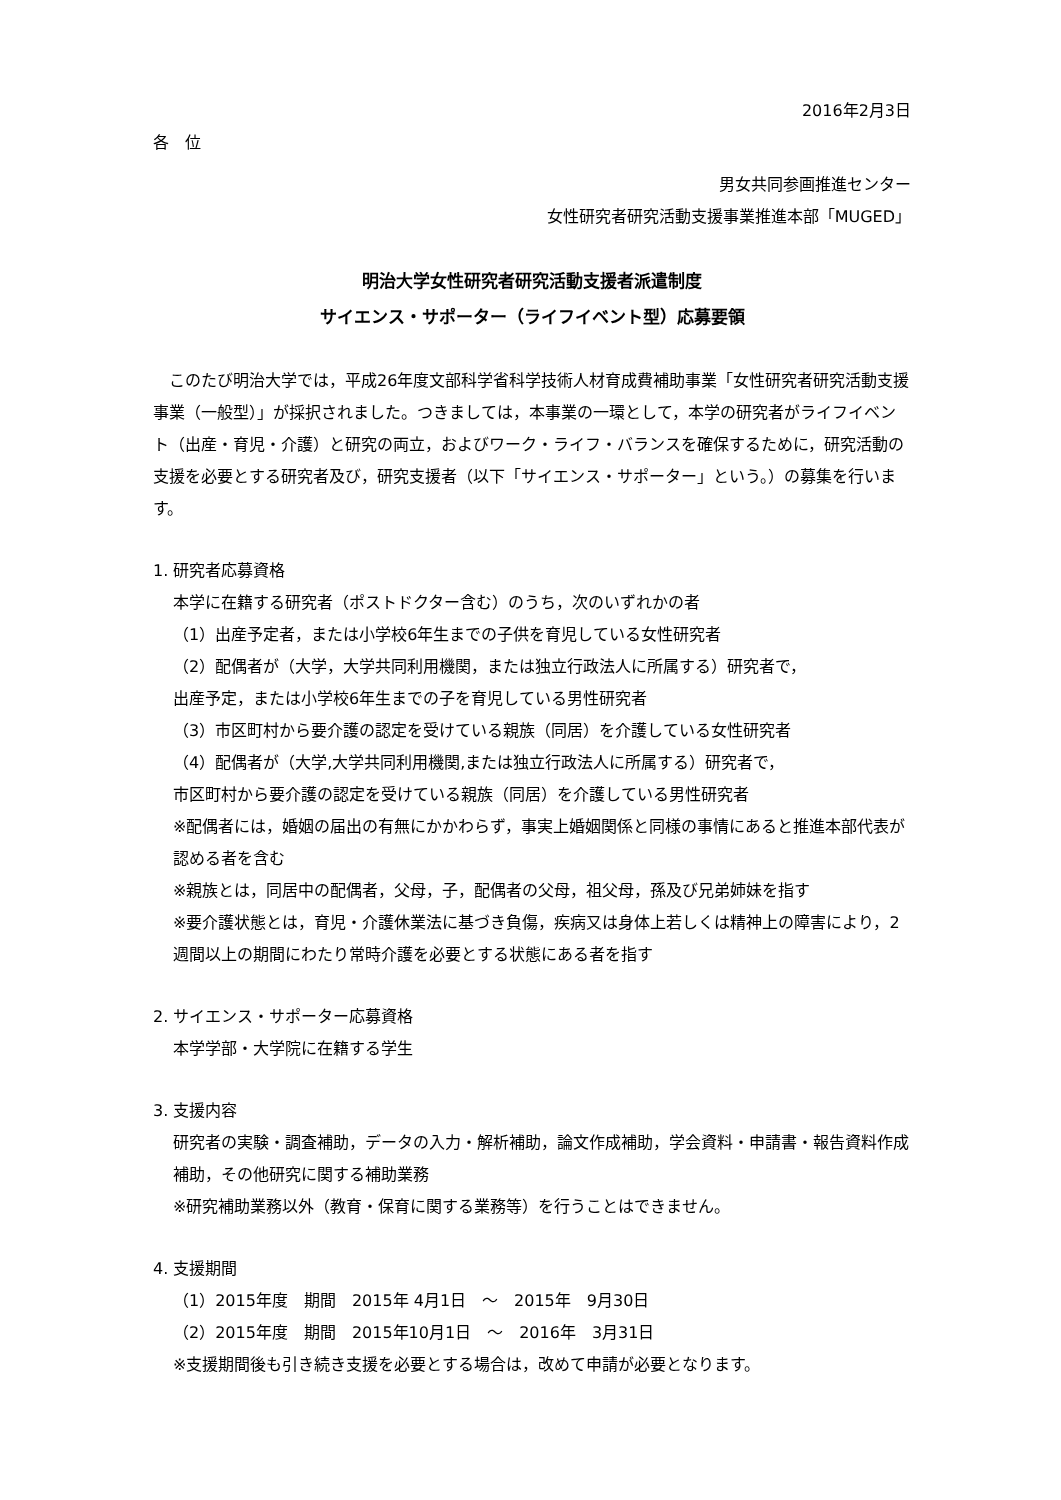2016年2月3日
各　位
男女共同参画推進センター
女性研究者研究活動支援事業推進本部「MUGED」
明治大学女性研究者研究活動支援者派遣制度
サイエンス・サポーター（ライフイベント型）応募要領
　このたび明治大学では，平成26年度文部科学省科学技術人材育成費補助事業「女性研究者研究活動支援事業（一般型）」が採択されました。つきましては，本事業の一環として，本学の研究者がライフイベント（出産・育児・介護）と研究の両立，およびワーク・ライフ・バランスを確保するために，研究活動の支援を必要とする研究者及び，研究支援者（以下「サイエンス・サポーター」という。）の募集を行います。
1. 研究者応募資格
本学に在籍する研究者（ポストドクター含む）のうち，次のいずれかの者
（1）出産予定者，または小学校6年生までの子供を育児している女性研究者
（2）配偶者が（大学，大学共同利用機関，または独立行政法人に所属する）研究者で，
出産予定，または小学校6年生までの子を育児している男性研究者
（3）市区町村から要介護の認定を受けている親族（同居）を介護している女性研究者
（4）配偶者が（大学,大学共同利用機関,または独立行政法人に所属する）研究者で，
市区町村から要介護の認定を受けている親族（同居）を介護している男性研究者
※配偶者には，婚姻の届出の有無にかかわらず，事実上婚姻関係と同様の事情にあると推進本部代表が認める者を含む
※親族とは，同居中の配偶者，父母，子，配偶者の父母，祖父母，孫及び兄弟姉妹を指す
※要介護状態とは，育児・介護休業法に基づき負傷，疾病又は身体上若しくは精神上の障害により，2週間以上の期間にわたり常時介護を必要とする状態にある者を指す
2. サイエンス・サポーター応募資格
本学学部・大学院に在籍する学生
3. 支援内容
研究者の実験・調査補助，データの入力・解析補助，論文作成補助，学会資料・申請書・報告資料作成補助，その他研究に関する補助業務
※研究補助業務以外（教育・保育に関する業務等）を行うことはできません。
4. 支援期間
（1）2015年度　期間　2015年 4月1日　～　2015年　9月30日
（2）2015年度　期間　2015年10月1日　～　2016年　3月31日
※支援期間後も引き続き支援を必要とする場合は，改めて申請が必要となります。